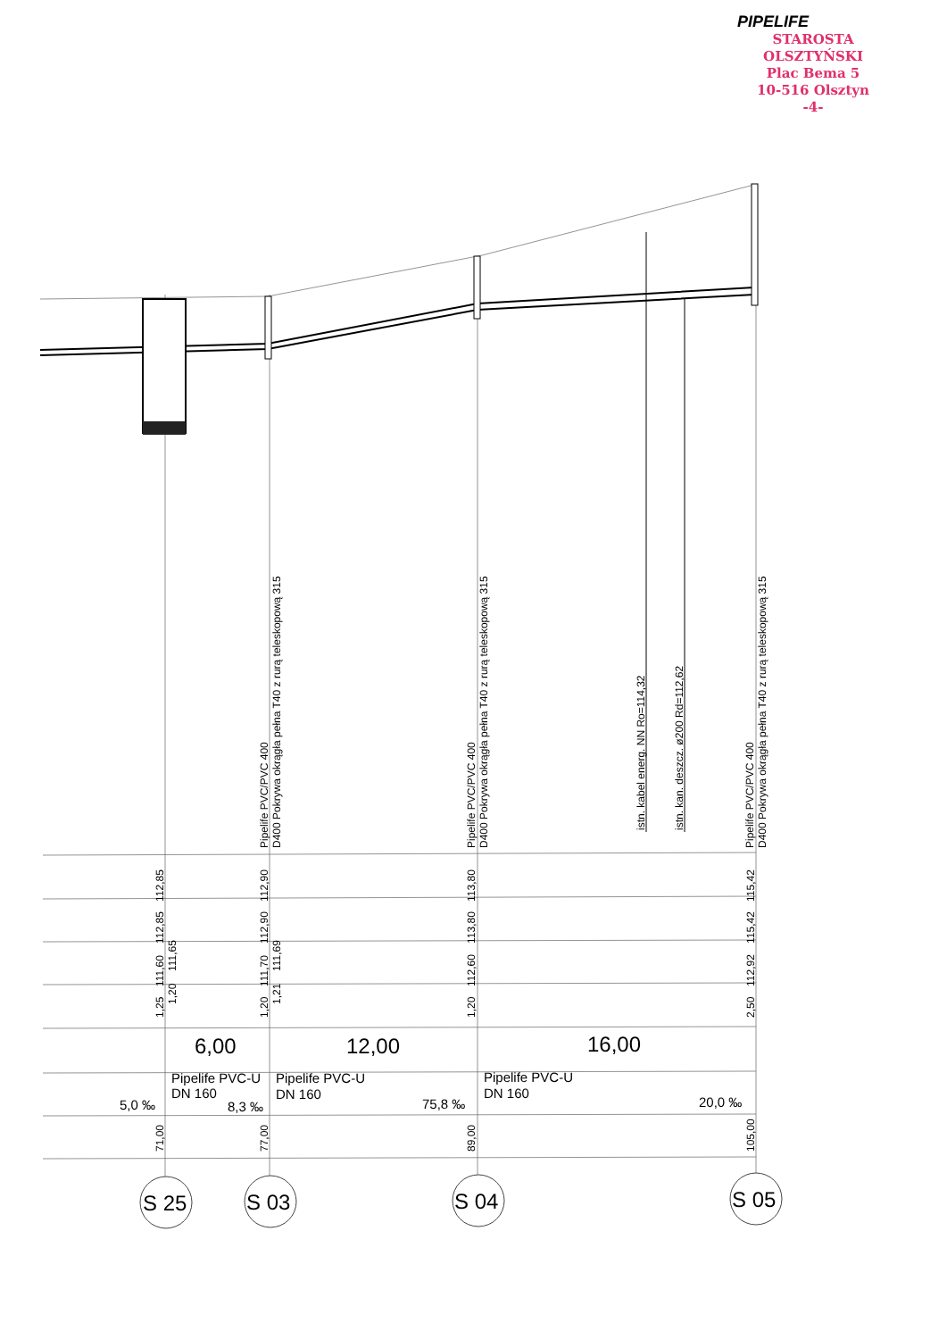PIPELIFE
STAROSTA OLSZTYŃSKI
Plac Bema 5
10-516 Olsztyn
-4-
Pipelife PVC/PVC 400
D400 Pokrywa okrągła pełna T40 z rurą teleskopową 315
Pipelife PVC/PVC 400
D400 Pokrywa okrągła pełna T40 z rurą teleskopową 315
istn. kabel energ. NN Ro=114,32
istn. kan. deszcz. ø200 Rd=112,62
Pipelife PVC/PVC 400
D400 Pokrywa okrągła pełna T40 z rurą teleskopową 315
112,85
112,85
111,60
111,65
1,25
1,20
112,90
112,90
111,70
111,69
1,20
1,21
113,80
113,80
112,60
1,20
115,42
115,42
112,92
2,50
71,00
77,00
89,00
105,00
6,00
12,00
16,00
Pipelife PVC-U
DN 160
Pipelife PVC-U
DN 160
Pipelife PVC-U
DN 160
5,0 ‰
8,3 ‰
75,8 ‰
20,0 ‰
S 25
S 03
S 04
S 05